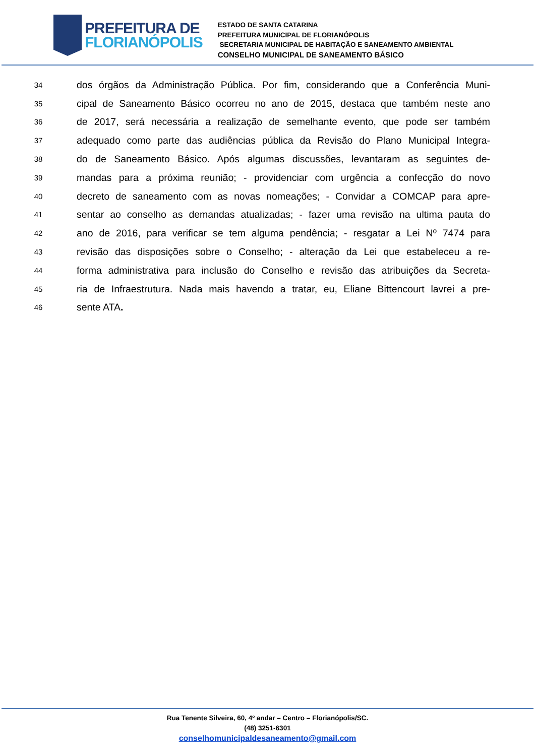PREFEITURA DE
FLORIANÓPOLIS
ESTADO DE SANTA CATARINA
PREFEITURA MUNICIPAL DE FLORIANÓPOLIS
SECRETARIA MUNICIPAL DE HABITAÇÃO E SANEAMENTO AMBIENTAL
CONSELHO MUNICIPAL DE SANEAMENTO BÁSICO
34 dos órgãos da Administração Pública. Por fim, considerando que a Conferência Muni-
35 cipal de Saneamento Básico ocorreu no ano de 2015, destaca que também neste ano
36 de 2017, será necessária a realização de semelhante evento, que pode ser também
37 adequado como parte das audiências pública da Revisão do Plano Municipal Integra-
38 do de Saneamento Básico. Após algumas discussões, levantaram as seguintes de-
39 mandas para a próxima reunião; - providenciar com urgência a confecção do novo
40 decreto de saneamento com as novas nomeações; - Convidar a COMCAP para apre-
41 sentar ao conselho as demandas atualizadas; - fazer uma revisão na ultima pauta do
42 ano de 2016, para verificar se tem alguma pendência; - resgatar a Lei Nº 7474 para
43 revisão das disposições sobre o Conselho; - alteração da Lei que estabeleceu a re-
44 forma administrativa para inclusão do Conselho e revisão das atribuições da Secreta-
45 ria de Infraestrutura. Nada mais havendo a tratar, eu, Eliane Bittencourt lavrei a pre-
46 sente ATA.
Rua Tenente Silveira, 60, 4º andar – Centro – Florianópolis/SC.
(48) 3251-6301
conselhomunicipaldesaneamento@gmail.com